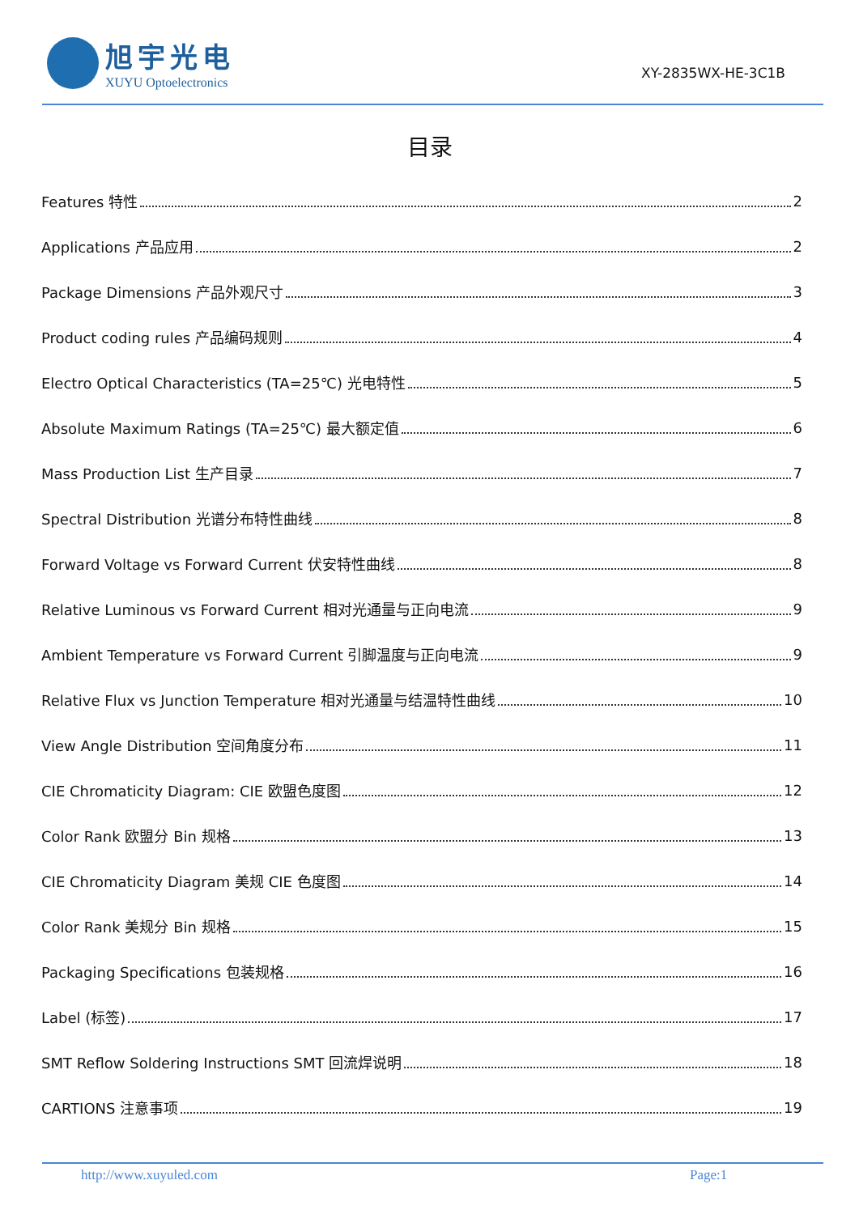旭宇光电
XUYU Optoelectronics
XY-2835WX-HE-3C1B
目录
Features 特性 2
Applications 产品应用 2
Package Dimensions 产品外观尺寸 3
Product coding rules 产品编码规则 4
Electro Optical Characteristics (TA=25℃) 光电特性 5
Absolute Maximum Ratings (TA=25℃) 最大额定值 6
Mass Production List 生产目录 7
Spectral Distribution 光谱分布特性曲线 8
Forward Voltage vs Forward Current 伏安特性曲线 8
Relative Luminous vs Forward Current 相对光通量与正向电流 9
Ambient Temperature vs Forward Current 引脚温度与正向电流 9
Relative Flux vs Junction Temperature 相对光通量与结温特性曲线 10
View Angle Distribution 空间角度分布 11
CIE Chromaticity Diagram: CIE 欧盟色度图 12
Color Rank 欧盟分 Bin 规格 13
CIE Chromaticity Diagram 美规 CIE 色度图 14
Color Rank 美规分 Bin 规格 15
Packaging Specifications 包装规格 16
Label (标签) 17
SMT Reflow Soldering Instructions SMT 回流焊说明 18
CARTIONS 注意事项 19
http://www.xuyuled.com Page:1